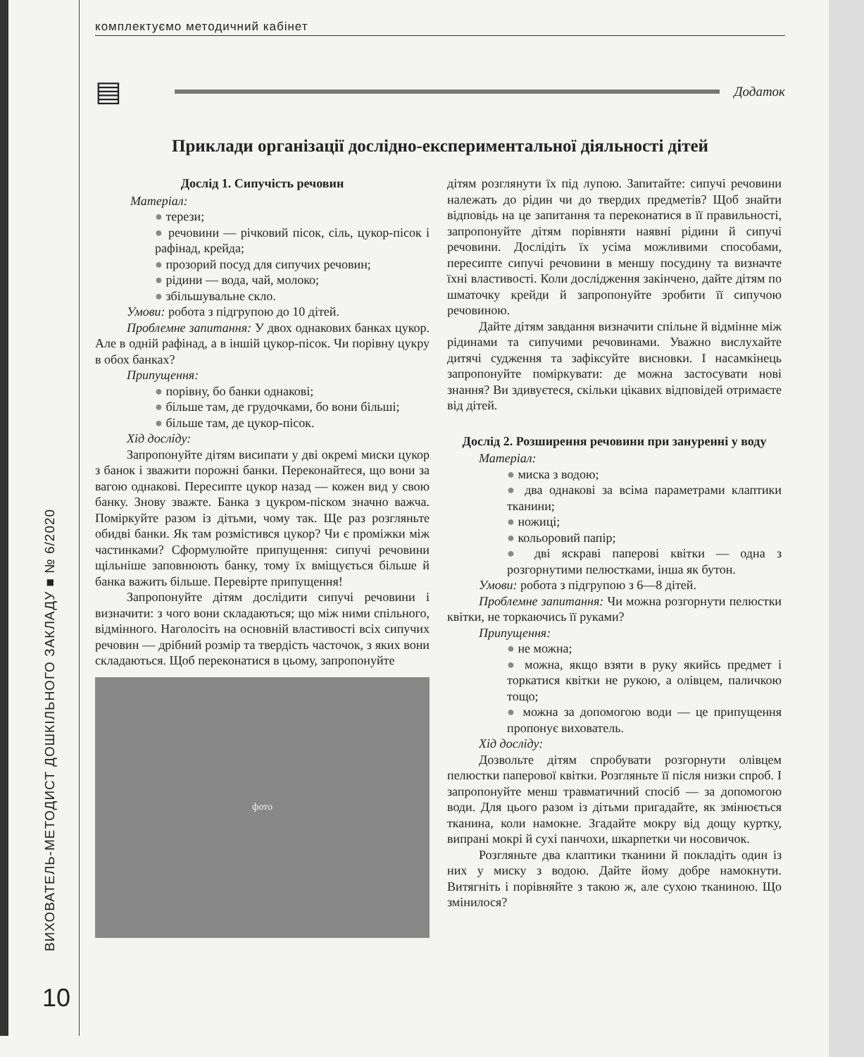комплектуємо методичний кабінет
▤
Додаток
Приклади організації дослідно-експериментальної діяльності дітей
Дослід 1. Сипучість речовин
Матеріал:
● терези;
● речовини — річковий пісок, сіль, цукор-пісок і рафінад, крейда;
● прозорий посуд для сипучих речовин;
● рідини — вода, чай, молоко;
● збільшувальне скло.
Умови: робота з підгрупою до 10 дітей.
Проблемне запитання: У двох однакових банках цукор. Але в одній рафінад, а в іншій цукор-пісок. Чи порівну цукру в обох банках?
Припущення:
● порівну, бо банки однакові;
● більше там, де грудочками, бо вони більші;
● більше там, де цукор-пісок.
Хід досліду:
Запропонуйте дітям висипати у дві окремі миски цукор з банок і зважити порожні банки. Переконайтеся, що вони за вагою однакові. Пересипте цукор назад — кожен вид у свою банку. Знову зважте. Банка з цукром-піском значно важча. Поміркуйте разом із дітьми, чому так. Ще раз розгляньте обидві банки. Як там розмістився цукор? Чи є проміжки між частинками? Сформулюйте припущення: сипучі речовини щільніше заповнюють банку, тому їх вміщується більше й банка важить більше. Перевірте припущення!
Запропонуйте дітям дослідити сипучі речовини і визначити: з чого вони складаються; що між ними спільного, відмінного. Наголосіть на основній властивості всіх сипучих речовин — дрібний розмір та твердість часточок, з яких вони складаються. Щоб переконатися в цьому, запропонуйте
фото
дітям розглянути їх під лупою. Запитайте: сипучі речовини належать до рідин чи до твердих предметів? Щоб знайти відповідь на це запитання та переконатися в її правильності, запропонуйте дітям порівняти наявні рідини й сипучі речовини. Дослідіть їх усіма можливими способами, пересипте сипучі речовини в меншу посудину та визначте їхні властивості. Коли дослідження закінчено, дайте дітям по шматочку крейди й запропонуйте зробити її сипучою речовиною.
Дайте дітям завдання визначити спільне й відмінне між рідинами та сипучими речовинами. Уважно вислухайте дитячі судження та зафіксуйте висновки. І насамкінець запропонуйте поміркувати: де можна застосувати нові знання? Ви здивуєтеся, скільки цікавих відповідей отримаєте від дітей.
Дослід 2. Розширення речовини при зануренні у воду
Матеріал:
● миска з водою;
● два однакові за всіма параметрами клаптики тканини;
● ножиці;
● кольоровий папір;
● дві яскраві паперові квітки — одна з розгорнутими пелюстками, інша як бутон.
Умови: робота з підгрупою з 6—8 дітей.
Проблемне запитання: Чи можна розгорнути пелюстки квітки, не торкаючись її руками?
Припущення:
● не можна;
● можна, якщо взяти в руку якийсь предмет і торкатися квітки не рукою, а олівцем, паличкою тощо;
● можна за допомогою води — це припущення пропонує вихователь.
Хід досліду:
Дозвольте дітям спробувати розгорнути олівцем пелюстки паперової квітки. Розгляньте її після низки спроб. І запропонуйте менш травматичний спосіб — за допомогою води. Для цього разом із дітьми пригадайте, як змінюється тканина, коли намокне. Згадайте мокру від дощу куртку, випрані мокрі й сухі панчохи, шкарпетки чи носовичок.
Розгляньте два клаптики тканини й покладіть один із них у миску з водою. Дайте йому добре намокнути. Витягніть і порівняйте з такою ж, але сухою тканиною. Що змінилося?
ВИХОВАТЕЛЬ-МЕТОДИСТ ДОШКІЛЬНОГО ЗАКЛАДУ ■ № 6/2020
10